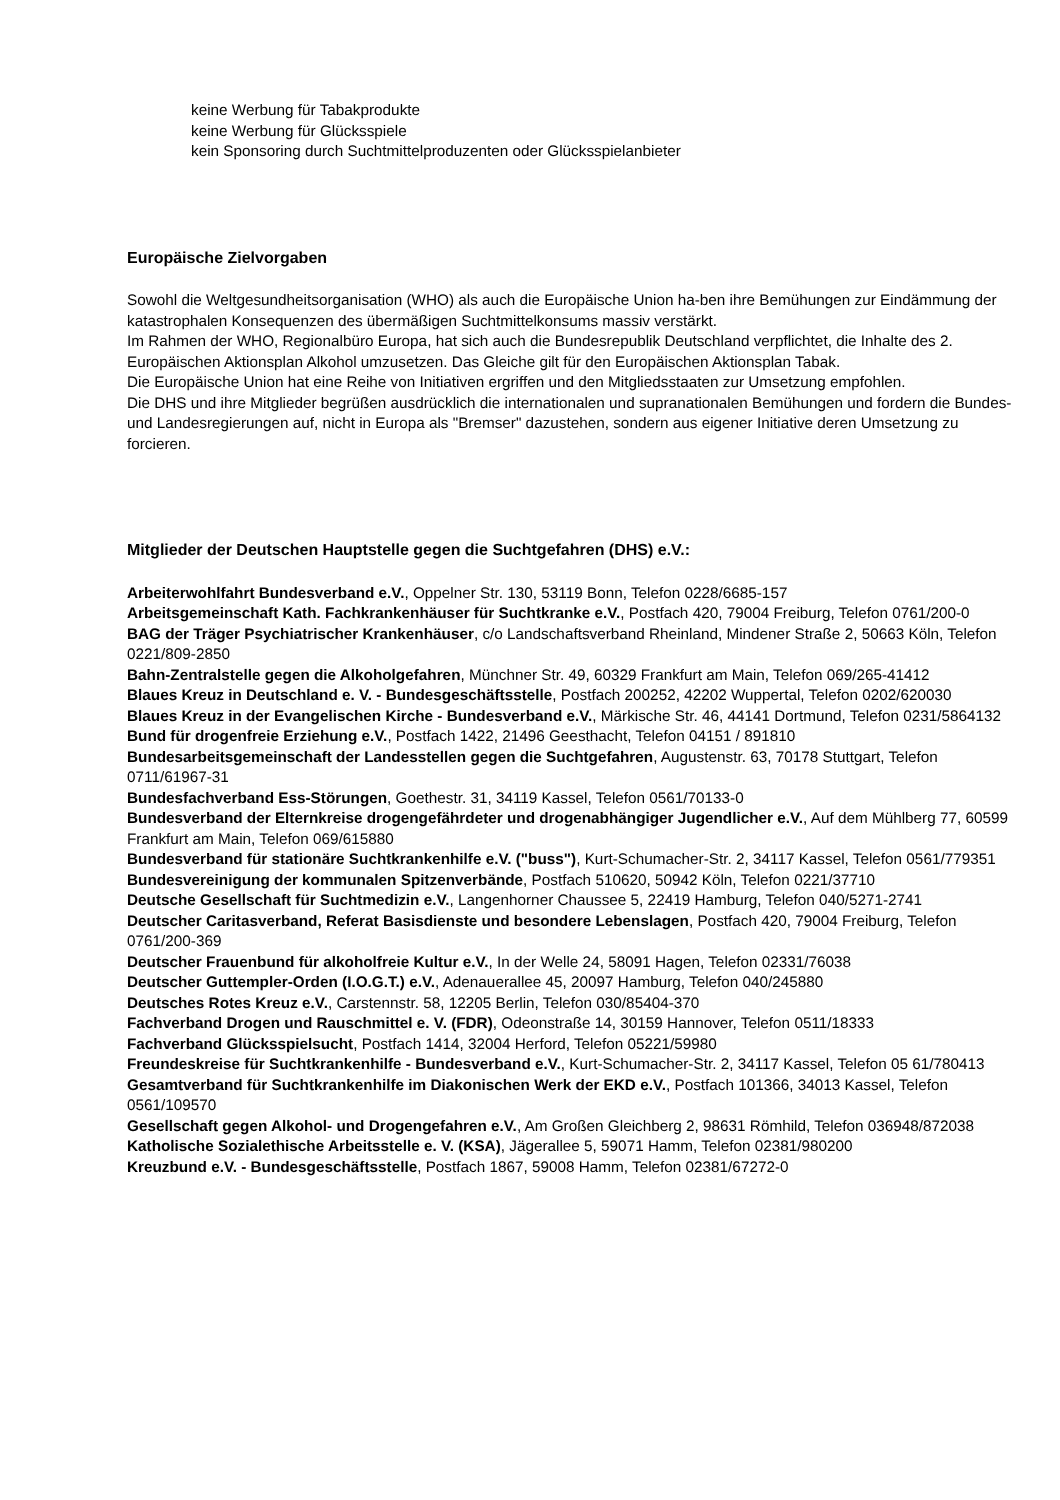keine Werbung für Tabakprodukte
keine Werbung für Glücksspiele
kein Sponsoring durch Suchtmittelproduzenten oder Glücksspielanbieter
Europäische Zielvorgaben
Sowohl die Weltgesundheitsorganisation (WHO) als auch die Europäische Union ha-ben ihre Bemühungen zur Eindämmung der katastrophalen Konsequenzen des übermäßigen Suchtmittelkonsums massiv verstärkt.
Im Rahmen der WHO, Regionalbüro Europa, hat sich auch die Bundesrepublik Deutschland verpflichtet, die Inhalte des 2. Europäischen Aktionsplan Alkohol umzusetzen. Das Gleiche gilt für den Europäischen Aktionsplan Tabak.
Die Europäische Union hat eine Reihe von Initiativen ergriffen und den Mitgliedsstaaten zur Umsetzung empfohlen.
Die DHS und ihre Mitglieder begrüßen ausdrücklich die internationalen und supranationalen Bemühungen und fordern die Bundes- und Landesregierungen auf, nicht in Europa als "Bremser" dazustehen, sondern aus eigener Initiative deren Umsetzung zu forcieren.
Mitglieder der Deutschen Hauptstelle gegen die Suchtgefahren (DHS) e.V.:
Arbeiterwohlfahrt Bundesverband e.V., Oppelner Str. 130, 53119 Bonn, Telefon 0228/6685-157
Arbeitsgemeinschaft Kath. Fachkrankenhäuser für Suchtkranke e.V., Postfach 420, 79004 Freiburg, Telefon 0761/200-0
BAG der Träger Psychiatrischer Krankenhäuser, c/o Landschaftsverband Rheinland, Mindener Straße 2, 50663 Köln, Telefon 0221/809-2850
Bahn-Zentralstelle gegen die Alkoholgefahren, Münchner Str. 49, 60329 Frankfurt am Main, Telefon 069/265-41412
Blaues Kreuz in Deutschland e. V. - Bundesgeschäftsstelle, Postfach 200252, 42202 Wuppertal, Telefon 0202/620030
Blaues Kreuz in der Evangelischen Kirche - Bundesverband e.V., Märkische Str. 46, 44141 Dortmund, Telefon 0231/5864132
Bund für drogenfreie Erziehung e.V., Postfach 1422, 21496 Geesthacht, Telefon 04151 / 891810
Bundesarbeitsgemeinschaft der Landesstellen gegen die Suchtgefahren, Augustenstr. 63, 70178 Stuttgart, Telefon 0711/61967-31
Bundesfachverband Ess-Störungen, Goethestr. 31, 34119 Kassel, Telefon 0561/70133-0
Bundesverband der Elternkreise drogengefährdeter und drogenabhängiger Jugendlicher e.V., Auf dem Mühlberg 77, 60599 Frankfurt am Main, Telefon 069/615880
Bundesverband für stationäre Suchtkrankenhilfe e.V. ("buss"), Kurt-Schumacher-Str. 2, 34117 Kassel, Telefon 0561/779351
Bundesvereinigung der kommunalen Spitzenverbände, Postfach 510620, 50942 Köln, Telefon 0221/37710
Deutsche Gesellschaft für Suchtmedizin e.V., Langenhorner Chaussee 5, 22419 Hamburg, Telefon 040/5271-2741
Deutscher Caritasverband, Referat Basisdienste und besondere Lebenslagen, Postfach 420, 79004 Freiburg, Telefon 0761/200-369
Deutscher Frauenbund für alkoholfreie Kultur e.V., In der Welle 24, 58091 Hagen, Telefon 02331/76038
Deutscher Guttempler-Orden (I.O.G.T.) e.V., Adenauerallee 45, 20097 Hamburg, Telefon 040/245880
Deutsches Rotes Kreuz e.V., Carstennstr. 58, 12205 Berlin, Telefon 030/85404-370
Fachverband Drogen und Rauschmittel e. V. (FDR), Odeonstraße 14, 30159 Hannover, Telefon 0511/18333
Fachverband Glücksspielsucht, Postfach 1414, 32004 Herford, Telefon 05221/59980
Freundeskreise für Suchtkrankenhilfe - Bundesverband e.V., Kurt-Schumacher-Str. 2, 34117 Kassel, Telefon 05 61/780413
Gesamtverband für Suchtkrankenhilfe im Diakonischen Werk der EKD e.V., Postfach 101366, 34013 Kassel, Telefon 0561/109570
Gesellschaft gegen Alkohol- und Drogengefahren e.V., Am Großen Gleichberg 2, 98631 Römhild, Telefon 036948/872038
Katholische Sozialethische Arbeitsstelle e. V. (KSA), Jägerallee 5, 59071 Hamm, Telefon 02381/980200
Kreuzbund e.V. - Bundesgeschäftsstelle, Postfach 1867, 59008 Hamm, Telefon 02381/67272-0